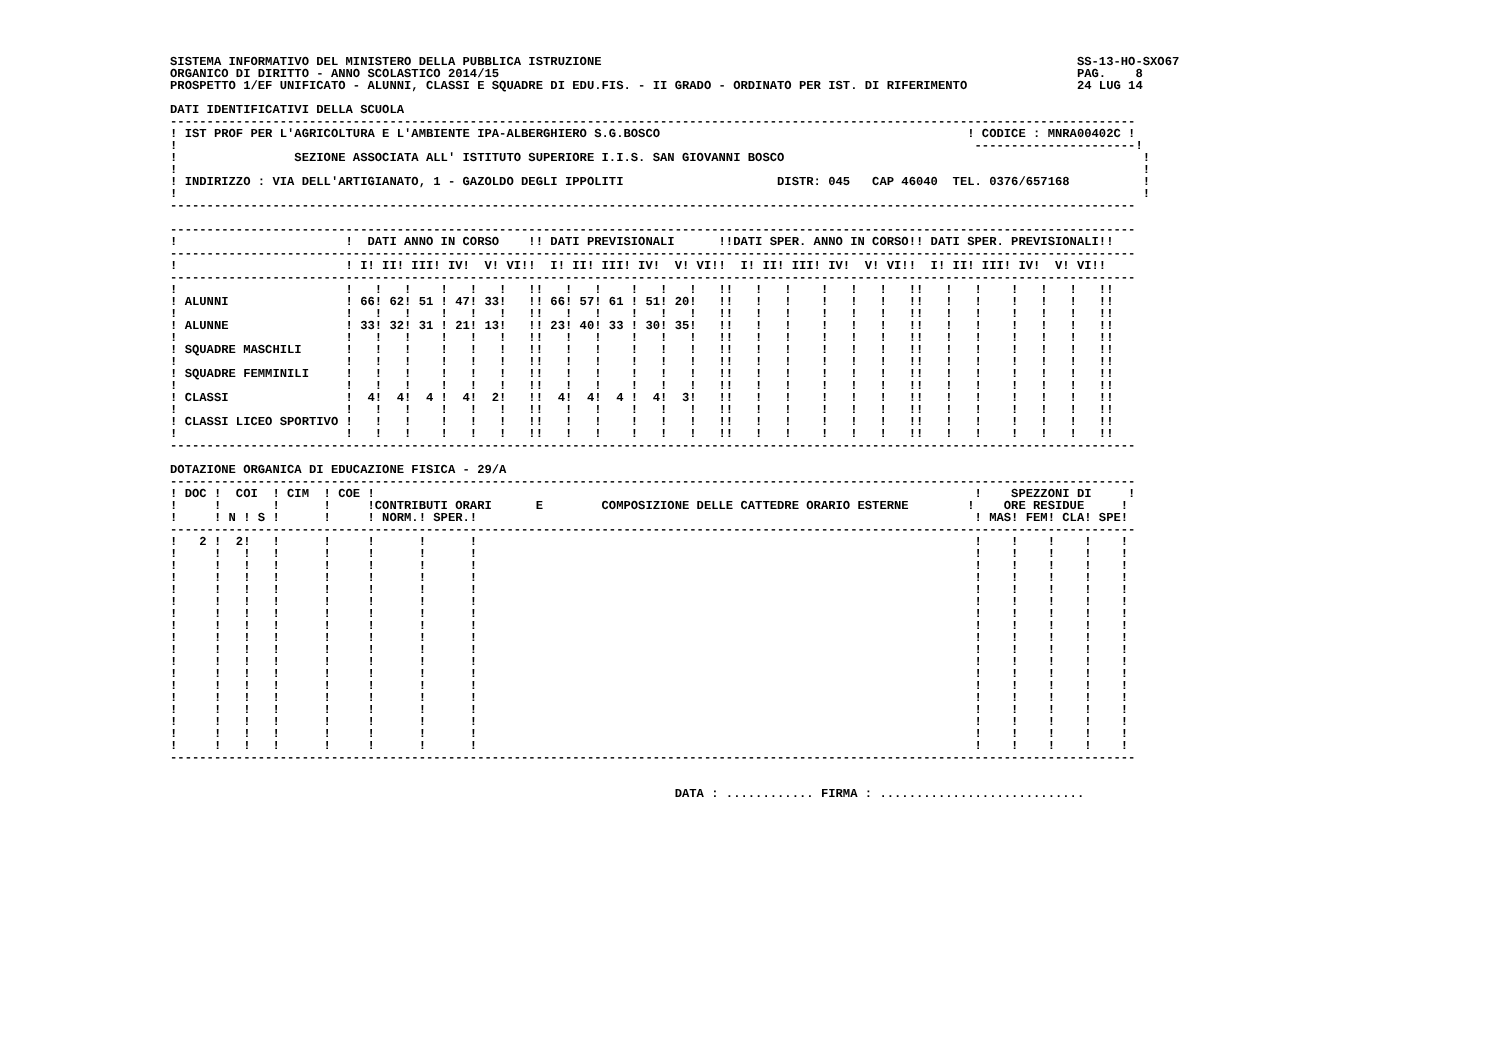SISTEMA INFORMATIVO DEL MINISTERO DELLA PUBBLICA ISTRUZIONE                                                                 SS-13-HO-SXO67
ORGANICO DI DIRITTO - ANNO SCOLASTICO 2014/15                                                                               PAG.    8
PROSPETTO 1/EF UNIFICATO - ALUNNI, CLASSI E SQUADRE DI EDU.FIS. - II GRADO - ORDINATO PER IST. DI RIFERIMENTO               24 LUG 14

DATI IDENTIFICATIVI DELLA SCUOLA
------------------------------------------------------------------------------------------------------------------------------------
! IST PROF PER L'AGRICOLTURA E L'AMBIENTE IPA-ALBERGHIERO S.G.BOSCO                                          ! CODICE : MNRA00402C !
!                                                                                                             ----------------------!
!                SEZIONE ASSOCIATA ALL' ISTITUTO SUPERIORE I.I.S. SAN GIOVANNI BOSCO                                                 !
!                                                                                                                                    !
! INDIRIZZO : VIA DELL'ARTIGIANATO, 1 - GAZOLDO DEGLI IPPOLITI                     DISTR: 045   CAP 46040  TEL. 0376/657168          !
!                                                                                                                                    !
------------------------------------------------------------------------------------------------------------------------------------

------------------------------------------------------------------------------------------------------------------------------------
!                       !  DATI ANNO IN CORSO    !! DATI PREVISIONALI      !!DATI SPER. ANNO IN CORSO!! DATI SPER. PREVISIONALI!!
------------------------------------------------------------------------------------------------------------------------------------
!                       ! I! II! III! IV!  V! VI!!  I! II! III! IV!  V! VI!!  I! II! III! IV!  V! VI!!  I! II! III! IV!  V! VI!!
------------------------------------------------------------------------------------------------------------------------------------
!                       !   !   !    !   !   !   !!   !   !    !   !   !   !!   !   !    !   !   !   !!   !   !    !   !   !   !!
! ALUNNI                ! 66! 62! 51 ! 47! 33!   !! 66! 57! 61 ! 51! 20!   !!   !   !    !   !   !   !!   !   !    !   !   !   !!
!                       !   !   !    !   !   !   !!   !   !    !   !   !   !!   !   !    !   !   !   !!   !   !    !   !   !   !!
! ALUNNE                ! 33! 32! 31 ! 21! 13!   !! 23! 40! 33 ! 30! 35!   !!   !   !    !   !   !   !!   !   !    !   !   !   !!
!                       !   !   !    !   !   !   !!   !   !    !   !   !   !!   !   !    !   !   !   !!   !   !    !   !   !   !!
! SQUADRE MASCHILI      !   !   !    !   !   !   !!   !   !    !   !   !   !!   !   !    !   !   !   !!   !   !    !   !   !   !!
!                       !   !   !    !   !   !   !!   !   !    !   !   !   !!   !   !    !   !   !   !!   !   !    !   !   !   !!
! SQUADRE FEMMINILI     !   !   !    !   !   !   !!   !   !    !   !   !   !!   !   !    !   !   !   !!   !   !    !   !   !   !!
!                       !   !   !    !   !   !   !!   !   !    !   !   !   !!   !   !    !   !   !   !!   !   !    !   !   !   !!
! CLASSI                !  4!  4!  4 !  4!  2!   !!  4!  4!  4 !  4!  3!   !!   !   !    !   !   !   !!   !   !    !   !   !   !!
!                       !   !   !    !   !   !   !!   !   !    !   !   !   !!   !   !    !   !   !   !!   !   !    !   !   !   !!
! CLASSI LICEO SPORTIVO !   !   !    !   !   !   !!   !   !    !   !   !   !!   !   !    !   !   !   !!   !   !    !   !   !   !!
!                       !   !   !    !   !   !   !!   !   !    !   !   !   !!   !   !    !   !   !   !!   !   !    !   !   !   !!
------------------------------------------------------------------------------------------------------------------------------------

DOTAZIONE ORGANICA DI EDUCAZIONE FISICA - 29/A
------------------------------------------------------------------------------------------------------------------------------------
! DOC !  COI  ! CIM  ! COE !                                                                                  !    SPEZZONI DI     !
!     !       !      !     !CONTRIBUTI ORARI      E        COMPOSIZIONE DELLE CATTEDRE ORARIO ESTERNE        !    ORE RESIDUE     !
!     ! N ! S !      !     ! NORM.! SPER.!                                                                    ! MAS! FEM! CLA! SPE!
------------------------------------------------------------------------------------------------------------------------------------
!   2 !  2!   !      !     !      !      !                                                                    !    !    !    !    !
!     !   !   !      !     !      !      !                                                                    !    !    !    !    !
!     !   !   !      !     !      !      !                                                                    !    !    !    !    !
!     !   !   !      !     !      !      !                                                                    !    !    !    !    !
!     !   !   !      !     !      !      !                                                                    !    !    !    !    !
!     !   !   !      !     !      !      !                                                                    !    !    !    !    !
!     !   !   !      !     !      !      !                                                                    !    !    !    !    !
!     !   !   !      !     !      !      !                                                                    !    !    !    !    !
!     !   !   !      !     !      !      !                                                                    !    !    !    !    !
!     !   !   !      !     !      !      !                                                                    !    !    !    !    !
!     !   !   !      !     !      !      !                                                                    !    !    !    !    !
!     !   !   !      !     !      !      !                                                                    !    !    !    !    !
!     !   !   !      !     !      !      !                                                                    !    !    !    !    !
!     !   !   !      !     !      !      !                                                                    !    !    !    !    !
!     !   !   !      !     !      !      !                                                                    !    !    !    !    !
!     !   !   !      !     !      !      !                                                                    !    !    !    !    !
!     !   !   !      !     !      !      !                                                                    !    !    !    !    !
!     !   !   !      !     !      !      !                                                                    !    !    !    !    !
------------------------------------------------------------------------------------------------------------------------------------


                                                                     DATA : ............ FIRMA : ............................